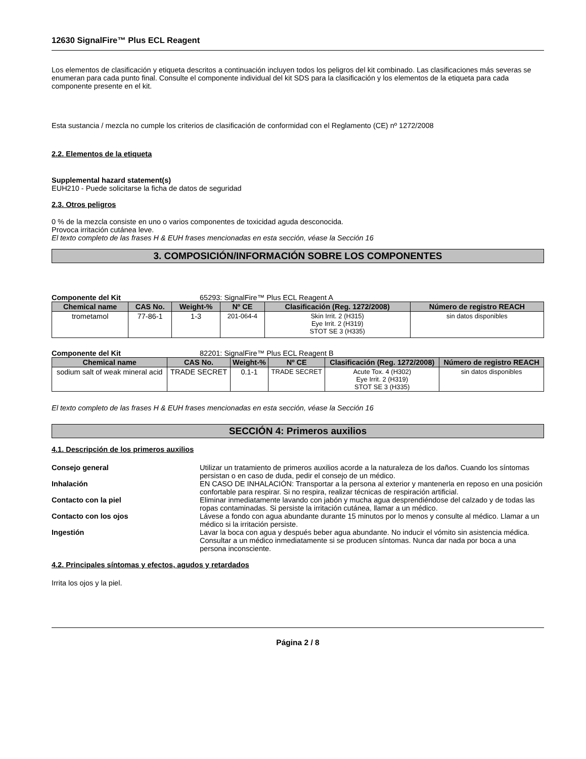12630 SignalFire™ Plus ECL Reagent
Los elementos de clasificación y etiqueta descritos a continuación incluyen todos los peligros del kit combinado. Las clasificaciones más severas se enumeran para cada punto final. Consulte el componente individual del kit SDS para la clasificación y los elementos de la etiqueta para cada componente presente en el kit.
Esta sustancia / mezcla no cumple los criterios de clasificación de conformidad con el Reglamento (CE) nº 1272/2008
2.2. Elementos de la etiqueta
Supplemental hazard statement(s)
EUH210 - Puede solicitarse la ficha de datos de seguridad
2.3. Otros peligros
0 % de la mezcla consiste en uno o varios componentes de toxicidad aguda desconocida.
Provoca irritación cutánea leve.
El texto completo de las frases H & EUH frases mencionadas en esta sección, véase la Sección 16
3. COMPOSICIÓN/INFORMACIÓN SOBRE LOS COMPONENTES
Componente del Kit 65293: SignalFire™ Plus ECL Reagent A
| Chemical name | CAS No. | Weight-% | Nº CE | Clasificación (Reg. 1272/2008) | Número de registro REACH |
| --- | --- | --- | --- | --- | --- |
| trometamol | 77-86-1 | 1-3 | 201-064-4 | Skin Irrit. 2 (H315) Eye Irrit. 2 (H319) STOT SE 3 (H335) | sin datos disponibles |
Componente del Kit 82201: SignalFire™ Plus ECL Reagent B
| Chemical name | CAS No. | Weight-% | Nº CE | Clasificación (Reg. 1272/2008) | Número de registro REACH |
| --- | --- | --- | --- | --- | --- |
| sodium salt of weak mineral acid | TRADE SECRET | 0.1-1 | TRADE SECRET | Acute Tox. 4 (H302) Eye Irrit. 2 (H319) STOT SE 3 (H335) | sin datos disponibles |
El texto completo de las frases H & EUH frases mencionadas en esta sección, véase la Sección 16
SECCIÓN 4: Primeros auxilios
4.1. Descripción de los primeros auxilios
Consejo general Utilizar un tratamiento de primeros auxilios acorde a la naturaleza de los daños. Cuando los síntomas persistan o en caso de duda, pedir el consejo de un médico. Inhalación EN CASO DE INHALACIÓN: Transportar a la persona al exterior y mantenerla en reposo en una posición confortable para respirar. Si no respira, realizar técnicas de respiración artificial. Contacto con la piel Eliminar inmediatamente lavando con jabón y mucha agua desprendiéndose del calzado y de todas las ropas contaminadas. Si persiste la irritación cutánea, llamar a un médico. Contacto con los ojos Lávese a fondo con agua abundante durante 15 minutos por lo menos y consulte al médico. Llamar a un médico si la irritación persiste. Ingestión Lavar la boca con agua y después beber agua abundante. No inducir el vómito sin asistencia médica. Consultar a un médico inmediatamente si se producen síntomas. Nunca dar nada por boca a una persona inconsciente.
4.2. Principales síntomas y efectos, agudos y retardados
Irrita los ojos y la piel.
Página 2 / 8